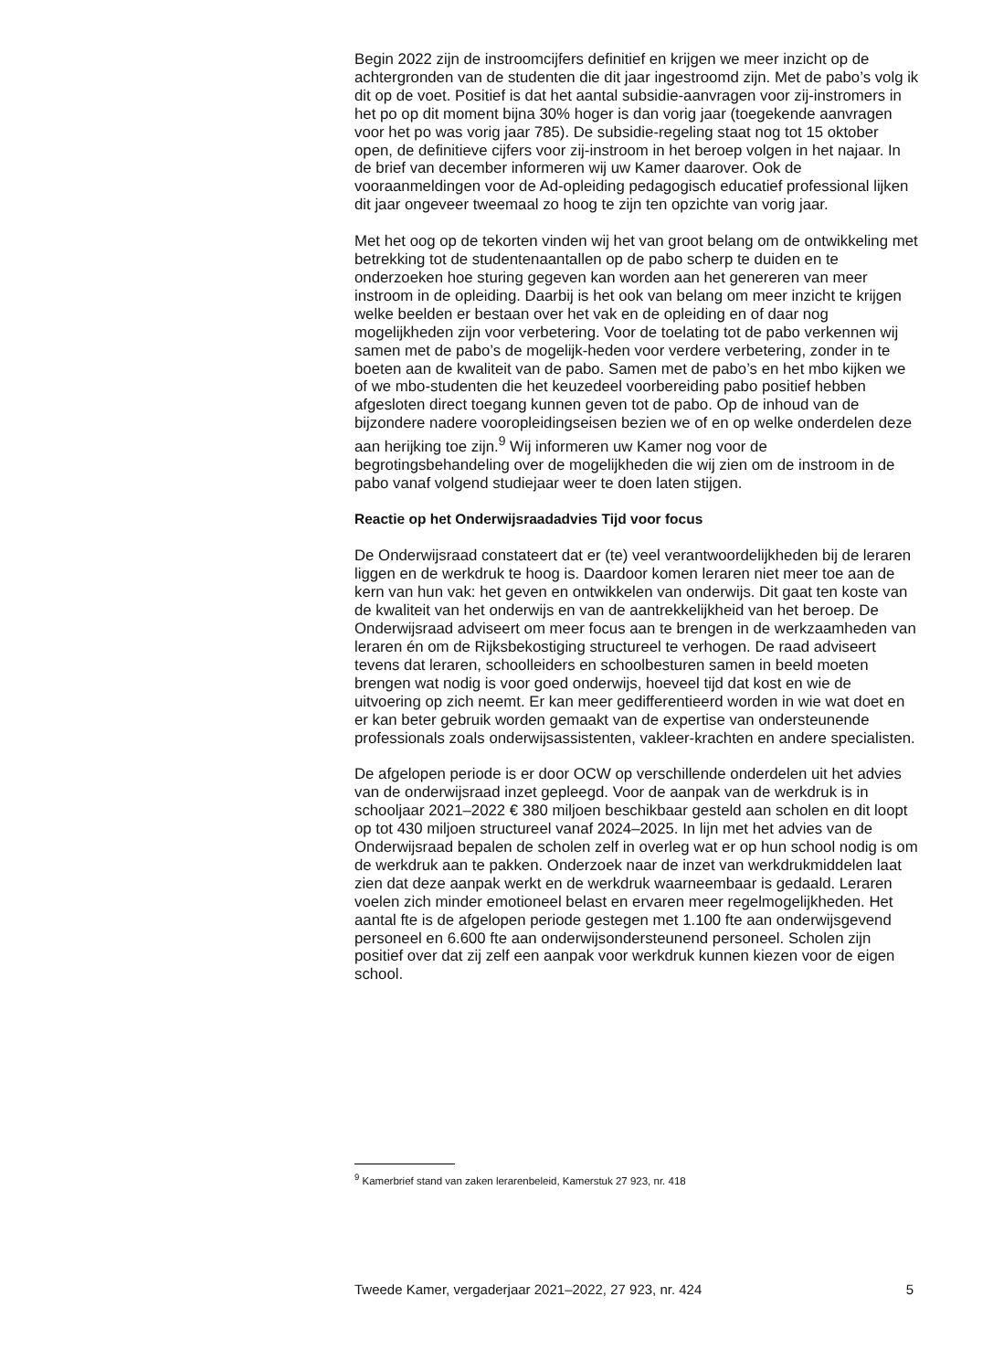Begin 2022 zijn de instroomcijfers definitief en krijgen we meer inzicht op de achtergronden van de studenten die dit jaar ingestroomd zijn. Met de pabo’s volg ik dit op de voet. Positief is dat het aantal subsidie-aanvragen voor zij-instromers in het po op dit moment bijna 30% hoger is dan vorig jaar (toegekende aanvragen voor het po was vorig jaar 785). De subsidie-regeling staat nog tot 15 oktober open, de definitieve cijfers voor zij-instroom in het beroep volgen in het najaar. In de brief van december informeren wij uw Kamer daarover. Ook de vooraanmeldingen voor de Ad-opleiding pedagogisch educatief professional lijken dit jaar ongeveer tweemaal zo hoog te zijn ten opzichte van vorig jaar.
Met het oog op de tekorten vinden wij het van groot belang om de ontwikkeling met betrekking tot de studentenaantallen op de pabo scherp te duiden en te onderzoeken hoe sturing gegeven kan worden aan het genereren van meer instroom in de opleiding. Daarbij is het ook van belang om meer inzicht te krijgen welke beelden er bestaan over het vak en de opleiding en of daar nog mogelijkheden zijn voor verbetering. Voor de toelating tot de pabo verkennen wij samen met de pabo’s de mogelijk-heden voor verdere verbetering, zonder in te boeten aan de kwaliteit van de pabo. Samen met de pabo’s en het mbo kijken we of we mbo-studenten die het keuzedeel voorbereiding pabo positief hebben afgesloten direct toegang kunnen geven tot de pabo. Op de inhoud van de bijzondere nadere vooropleidingseisen bezien we of en op welke onderdelen deze aan herijking toe zijn.<sup>9</sup> Wij informeren uw Kamer nog voor de begrotingsbehandeling over de mogelijkheden die wij zien om de instroom in de pabo vanaf volgend studiejaar weer te doen laten stijgen.
Reactie op het Onderwijsraadadvies Tijd voor focus
De Onderwijsraad constateert dat er (te) veel verantwoordelijkheden bij de leraren liggen en de werkdruk te hoog is. Daardoor komen leraren niet meer toe aan de kern van hun vak: het geven en ontwikkelen van onderwijs. Dit gaat ten koste van de kwaliteit van het onderwijs en van de aantrekkelijkheid van het beroep. De Onderwijsraad adviseert om meer focus aan te brengen in de werkzaamheden van leraren én om de Rijksbekostiging structureel te verhogen. De raad adviseert tevens dat leraren, schoolleiders en schoolbesturen samen in beeld moeten brengen wat nodig is voor goed onderwijs, hoeveel tijd dat kost en wie de uitvoering op zich neemt. Er kan meer gedifferentieerd worden in wie wat doet en er kan beter gebruik worden gemaakt van de expertise van ondersteunende professionals zoals onderwijsassistenten, vakleer-krachten en andere specialisten.
De afgelopen periode is er door OCW op verschillende onderdelen uit het advies van de onderwijsraad inzet gepleegd. Voor de aanpak van de werkdruk is in schooljaar 2021–2022 € 380 miljoen beschikbaar gesteld aan scholen en dit loopt op tot 430 miljoen structureel vanaf 2024–2025. In lijn met het advies van de Onderwijsraad bepalen de scholen zelf in overleg wat er op hun school nodig is om de werkdruk aan te pakken. Onderzoek naar de inzet van werkdrukmiddelen laat zien dat deze aanpak werkt en de werkdruk waarneembaar is gedaald. Leraren voelen zich minder emotioneel belast en ervaren meer regelmogelijkheden. Het aantal fte is de afgelopen periode gestegen met 1.100 fte aan onderwijsgevend personeel en 6.600 fte aan onderwijsondersteunend personeel. Scholen zijn positief over dat zij zelf een aanpak voor werkdruk kunnen kiezen voor de eigen school.
<sup>9</sup> Kamerbrief stand van zaken lerarenbeleid, Kamerstuk 27 923, nr. 418
Tweede Kamer, vergaderjaar 2021–2022, 27 923, nr. 424 5